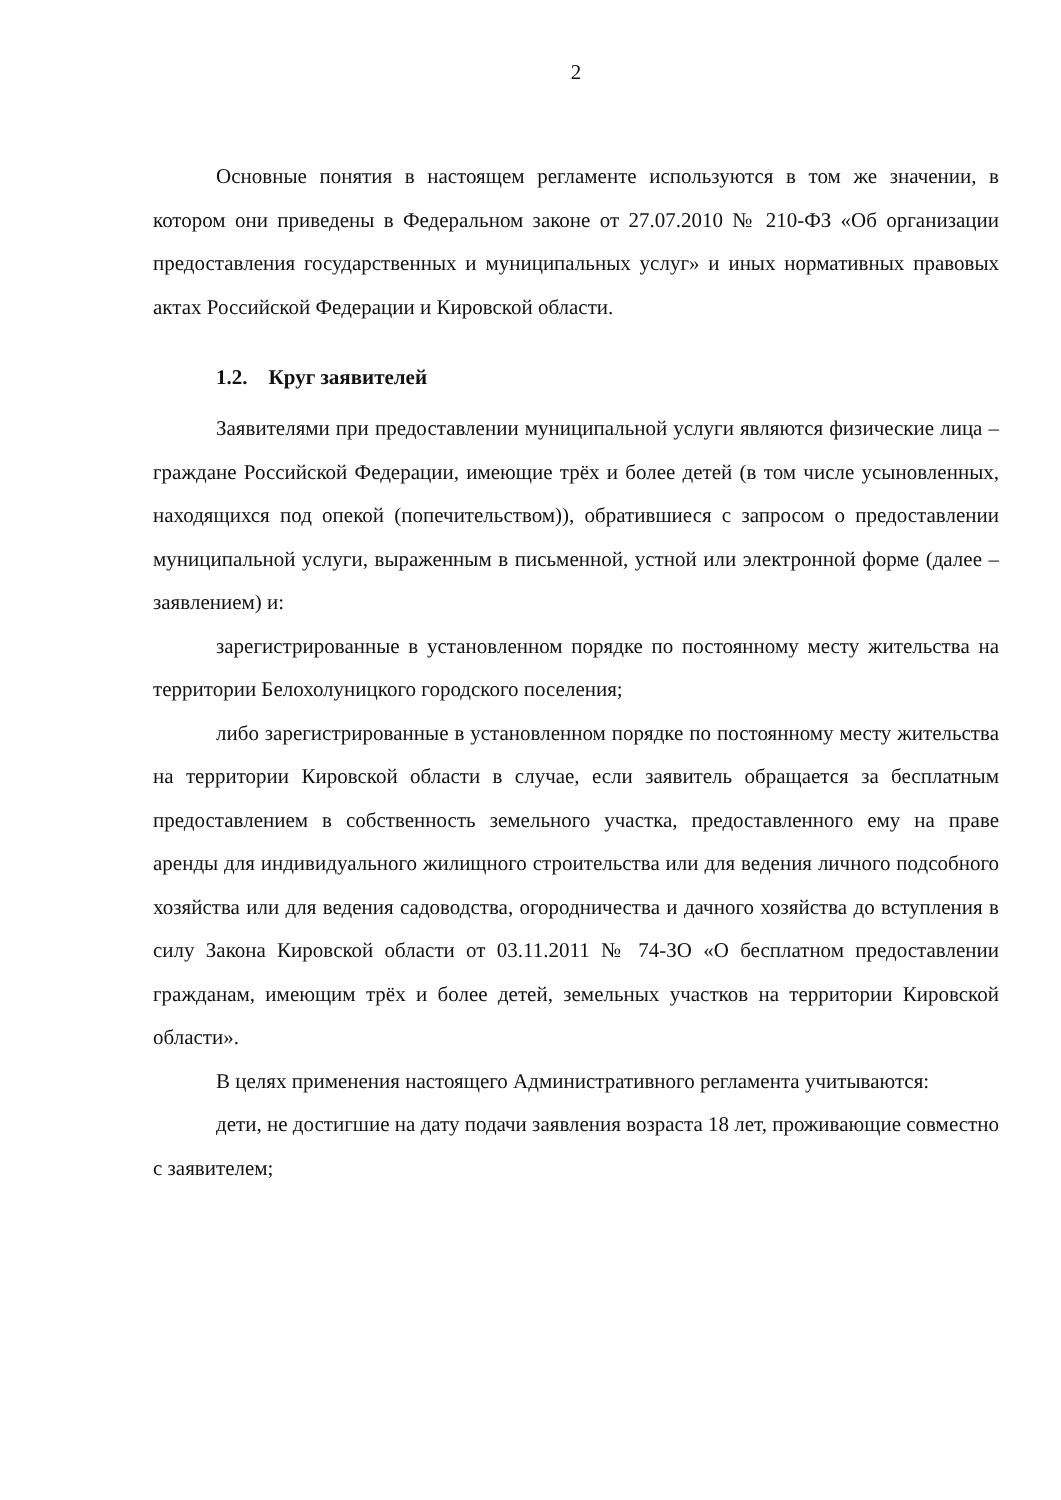2
Основные понятия в настоящем регламенте используются в том же значении, в котором они приведены в Федеральном законе от 27.07.2010 № 210-ФЗ «Об организации предоставления государственных и муниципальных услуг» и иных нормативных правовых актах Российской Федерации и Кировской области.
1.2. Круг заявителей
Заявителями при предоставлении муниципальной услуги являются физические лица – граждане Российской Федерации, имеющие трёх и более детей (в том числе усыновленных, находящихся под опекой (попечительством)), обратившиеся с запросом о предоставлении муниципальной услуги, выраженным в письменной, устной или электронной форме (далее – заявлением) и:
зарегистрированные в установленном порядке по постоянному месту жительства на территории Белохолуницкого городского поселения;
либо зарегистрированные в установленном порядке по постоянному месту жительства на территории Кировской области в случае, если заявитель обращается за бесплатным предоставлением в собственность земельного участка, предоставленного ему на праве аренды для индивидуального жилищного строительства или для ведения личного подсобного хозяйства или для ведения садоводства, огородничества и дачного хозяйства до вступления в силу Закона Кировской области от 03.11.2011 № 74-ЗО «О бесплатном предоставлении гражданам, имеющим трёх и более детей, земельных участков на территории Кировской области».
В целях применения настоящего Административного регламента учитываются:
дети, не достигшие на дату подачи заявления возраста 18 лет, проживающие совместно с заявителем;